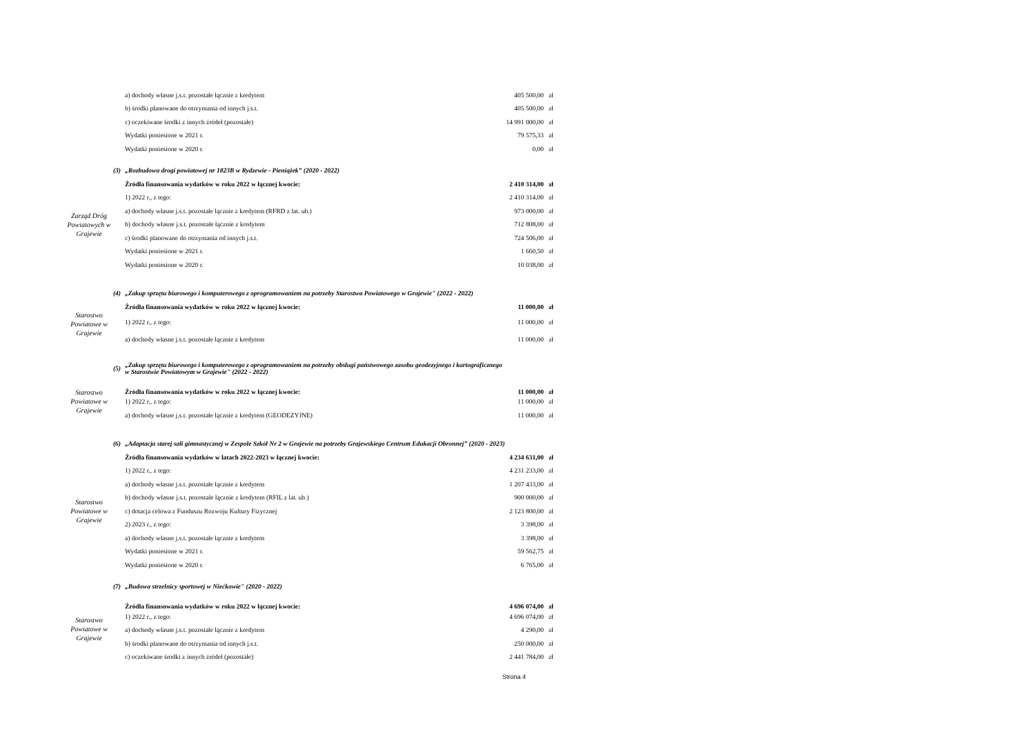| | | a) dochody własne j.s.t. pozostałe łącznie z kredytem | 405 500,00 | zł |
| | | b) środki planowane do otrzymania od innych j.s.t. | 405 500,00 | zł |
| | | c) oczekiwane środki z innych źródeł (pozostałe) | 14 991 000,00 | zł |
| | | Wydatki poniesione w 2021 r. | 79 575,33 | zł |
| | | Wydatki poniesione w 2020 r. | 0,00 | zł |
| | (3) | „Rozbudowa drogi powiatowej nr 1823B w Rydzewie - Pieniążek” (2020 - 2022) | | |
| Zarząd Dróg Powiatowych w Grajewie | | Źródła finansowania wydatków w roku 2022 w łącznej kwocie: | 2 410 314,00 | zł |
| | | 1) 2022 r., z tego: | 2 410 314,00 | zł |
| | | a) dochody własne j.s.t. pozostałe łącznie z kredytem (RFRD z lat. ub.) | 973 000,00 | zł |
| | | b) dochody własne j.s.t. pozostałe łącznie z kredytem | 712 808,00 | zł |
| | | c) środki planowane do otrzymania od innych j.s.t. | 724 506,00 | zł |
| | | Wydatki poniesione w 2021 r. | 1 660,50 | zł |
| | | Wydatki poniesione w 2020 r. | 10 038,00 | zł |
| | (4) | „Zakup sprzętu biurowego i komputerowego z oprogramowaniem na potrzeby Starostwa Powiatowego w Grajewie" (2022 - 2022) | | |
| Starostwo Powiatowe w Grajewie | | Źródła finansowania wydatków w roku 2022 w łącznej kwocie: | 11 000,00 | zł |
| | | 1) 2022 r., z tego: | 11 000,00 | zł |
| | | a) dochody własne j.s.t. pozostałe łącznie z kredytem | 11 000,00 | zł |
| | (5) | „Zakup sprzętu biurowego i komputerowego z oprogramowaniem na potrzeby obsługi państwowego zasobu geodezyjnego i kartograficznego w Starostwie Powiatowym w Grajewie" (2022 - 2022) | | |
| Starostwo Powiatowe w Grajewie | | Źródła finansowania wydatków w roku 2022 w łącznej kwocie: | 11 000,00 | zł |
| | | 1) 2022 r., z tego: | 11 000,00 | zł |
| | | a) dochody własne j.s.t. pozostałe łącznie z kredytem (GEODEZYJNE) | 11 000,00 | zł |
| | (6) | „Adaptacja starej sali gimnastycznej w Zespole Szkół Nr 2 w Grajewie na potrzeby Grajewskiego Centrum Edukacji Obronnej” (2020 - 2023) | | |
| Starostwo Powiatowe w Grajewie | | Źródła finansowania wydatków w latach 2022-2023 w łącznej kwocie: | 4 234 631,00 | zł |
| | | 1) 2022 r., z tego: | 4 231 233,00 | zł |
| | | a) dochody własne j.s.t. pozostałe łącznie z kredytem | 1 207 433,00 | zł |
| | | b) dochody własne j.s.t. pozostałe łącznie z kredytem (RFIL z lat. ub.) | 900 000,00 | zł |
| | | c) dotacja celowa z Funduszu Rozwoju Kultury Fizycznej | 2 123 800,00 | zł |
| | | 2) 2023 r., z tego: | 3 398,00 | zł |
| | | a) dochody własne j.s.t. pozostałe łącznie z kredytem | 3 398,00 | zł |
| | | Wydatki poniesione w 2021 r. | 59 562,75 | zł |
| | | Wydatki poniesione w 2020 r. | 6 765,00 | zł |
| | (7) | „Budowa strzelnicy sportowej w Niećkowie" (2020 - 2022) | | |
| Starostwo Powiatowe w Grajewie | | Źródła finansowania wydatków w roku 2022 w łącznej kwocie: | 4 696 074,00 | zł |
| | | 1) 2022 r., z tego: | 4 696 074,00 | zł |
| | | a) dochody własne j.s.t. pozostałe łącznie z kredytem | 4 290,00 | zł |
| | | b) środki planowane do otrzymania od innych j.s.t. | 250 000,00 | zł |
| | | c) oczekiwane środki z innych źródeł (pozostałe) | 2 441 784,00 | zł |
Strona 4